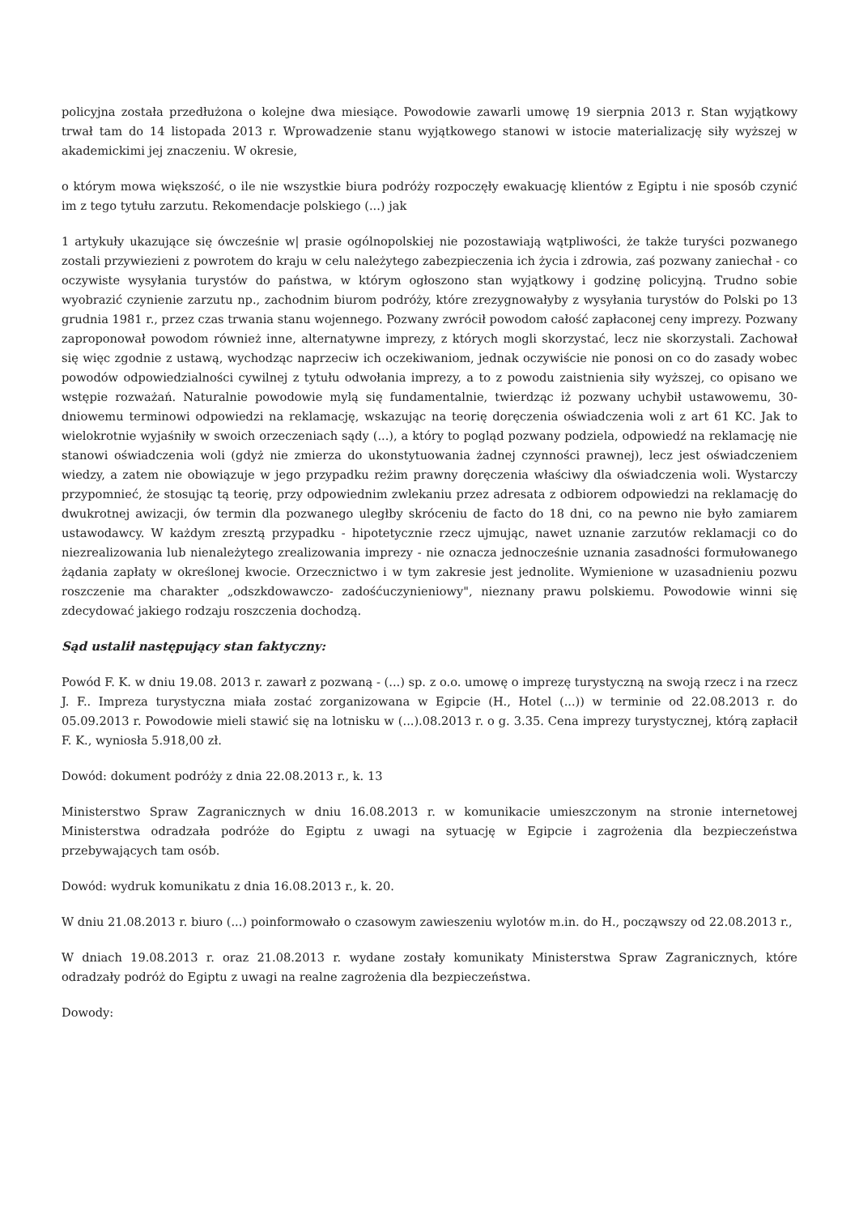policyjna została przedłużona o kolejne dwa miesiące. Powodowie zawarli umowę 19 sierpnia 2013 r. Stan wyjątkowy trwał tam do 14 listopada 2013 r. Wprowadzenie stanu wyjątkowego stanowi w istocie materializację siły wyższej w akademickimi jej znaczeniu. W okresie,
o którym mowa większość, o ile nie wszystkie biura podróży rozpoczęły ewakuację klientów z Egiptu i nie sposób czynić im z tego tytułu zarzutu. Rekomendacje polskiego (...) jak
1 artykuły ukazujące się ówcześnie w| prasie ogólnopolskiej nie pozostawiają wątpliwości, że także turyści pozwanego zostali przywiezieni z powrotem do kraju w celu należytego zabezpieczenia ich życia i zdrowia, zaś pozwany zaniechał - co oczywiste wysyłania turystów do państwa, w którym ogłoszono stan wyjątkowy i godzinę policyjną. Trudno sobie wyobrazić czynienie zarzutu np., zachodnim biurom podróży, które zrezygnowałyby z wysyłania turystów do Polski po 13 grudnia 1981 r., przez czas trwania stanu wojennego. Pozwany zwrócił powodom całość zapłaconej ceny imprezy. Pozwany zaproponował powodom również inne, alternatywne imprezy, z których mogli skorzystać, lecz nie skorzystali. Zachował się więc zgodnie z ustawą, wychodząc naprzeciw ich oczekiwaniom, jednak oczywiście nie ponosi on co do zasady wobec powodów odpowiedzialności cywilnej z tytułu odwołania imprezy, a to z powodu zaistnienia siły wyższej, co opisano we wstępie rozważań. Naturalnie powodowie mylą się fundamentalnie, twierdząc iż pozwany uchybił ustawowemu, 30-dniowemu terminowi odpowiedzi na reklamację, wskazując na teorię doręczenia oświadczenia woli z art 61 KC. Jak to wielokrotnie wyjaśniły w swoich orzeczeniach sądy (...), a który to pogląd pozwany podziela, odpowiedź na reklamację nie stanowi oświadczenia woli (gdyż nie zmierza do ukonstytuowania żadnej czynności prawnej), lecz jest oświadczeniem wiedzy, a zatem nie obowiązuje w jego przypadku reżim prawny doręczenia właściwy dla oświadczenia woli. Wystarczy przypomnieć, że stosując tą teorię, przy odpowiednim zwlekaniu przez adresata z odbiorem odpowiedzi na reklamację do dwukrotnej awizacji, ów termin dla pozwanego uległby skróceniu de facto do 18 dni, co na pewno nie było zamiarem ustawodawcy. W każdym zresztą przypadku - hipotetycznie rzecz ujmując, nawet uznanie zarzutów reklamacji co do niezrealizowania lub nienależytego zrealizowania imprezy - nie oznacza jednocześnie uznania zasadności formułowanego żądania zapłaty w określonej kwocie. Orzecznictwo i w tym zakresie jest jednolite. Wymienione w uzasadnieniu pozwu roszczenie ma charakter „odszkdowawczo- zadośćuczynieniowy", nieznany prawu polskiemu. Powodowie winni się zdecydować jakiego rodzaju roszczenia dochodzą.
Sąd ustalił następujący stan faktyczny:
Powód F. K. w dniu 19.08. 2013 r. zawarł z pozwaną - (...) sp. z o.o. umowę o imprezę turystyczną na swoją rzecz i na rzecz J. F.. Impreza turystyczna miała zostać zorganizowana w Egipcie (H., Hotel (...)) w terminie od 22.08.2013 r. do 05.09.2013 r. Powodowie mieli stawić się na lotnisku w (...).08.2013 r. o g. 3.35. Cena imprezy turystycznej, którą zapłacił F. K., wyniosła 5.918,00 zł.
Dowód: dokument podróży z dnia 22.08.2013 r., k. 13
Ministerstwo Spraw Zagranicznych w dniu 16.08.2013 r. w komunikacie umieszczonym na stronie internetowej Ministerstwa odradzała podróże do Egiptu z uwagi na sytuację w Egipcie i zagrożenia dla bezpieczeństwa przebywających tam osób.
Dowód: wydruk komunikatu z dnia 16.08.2013 r., k. 20.
W dniu 21.08.2013 r. biuro (...) poinformowało o czasowym zawieszeniu wylotów m.in. do H., począwszy od 22.08.2013 r.,
W dniach 19.08.2013 r. oraz 21.08.2013 r. wydane zostały komunikaty Ministerstwa Spraw Zagranicznych, które odradzały podróż do Egiptu z uwagi na realne zagrożenia dla bezpieczeństwa.
Dowody: